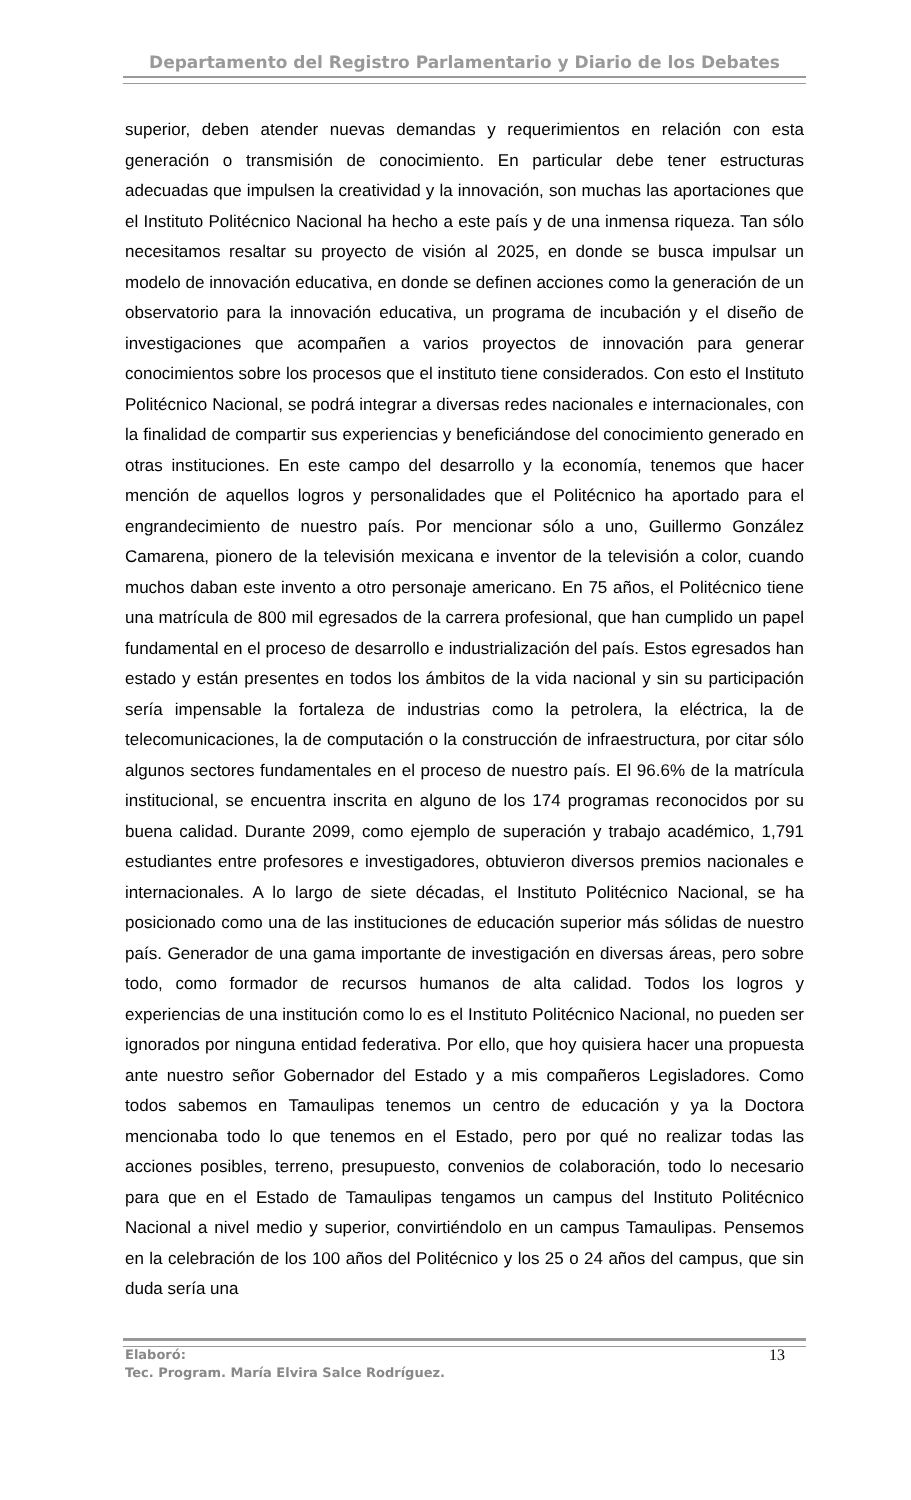Departamento del Registro Parlamentario y Diario de los Debates
superior, deben atender nuevas demandas y requerimientos en relación con esta generación o transmisión de conocimiento. En particular debe tener estructuras adecuadas que impulsen la creatividad y la innovación, son muchas las aportaciones que el Instituto Politécnico Nacional ha hecho a este país y de una inmensa riqueza. Tan sólo necesitamos resaltar su proyecto de visión al 2025, en donde se busca impulsar un modelo de innovación educativa, en donde se definen acciones como la generación de un observatorio para la innovación educativa, un programa de incubación y el diseño de investigaciones que acompañen a varios proyectos de innovación para generar conocimientos sobre los procesos que el instituto tiene considerados. Con esto el Instituto Politécnico Nacional, se podrá integrar a diversas redes nacionales e internacionales, con la finalidad de compartir sus experiencias y beneficiándose del conocimiento generado en otras instituciones. En este campo del desarrollo y la economía, tenemos que hacer mención de aquellos logros y personalidades que el Politécnico ha aportado para el engrandecimiento de nuestro país. Por mencionar sólo a uno, Guillermo González Camarena, pionero de la televisión mexicana e inventor de la televisión a color, cuando muchos daban este invento a otro personaje americano. En 75 años, el Politécnico tiene una matrícula de 800 mil egresados de la carrera profesional, que han cumplido un papel fundamental en el proceso de desarrollo e industrialización del país. Estos egresados han estado y están presentes en todos los ámbitos de la vida nacional y sin su participación sería impensable la fortaleza de industrias como la petrolera, la eléctrica, la de telecomunicaciones, la de computación o la construcción de infraestructura, por citar sólo algunos sectores fundamentales en el proceso de nuestro país. El 96.6% de la matrícula institucional, se encuentra inscrita en alguno de los 174 programas reconocidos por su buena calidad. Durante 2099, como ejemplo de superación y trabajo académico, 1,791 estudiantes entre profesores e investigadores, obtuvieron diversos premios nacionales e internacionales. A lo largo de siete décadas, el Instituto Politécnico Nacional, se ha posicionado como una de las instituciones de educación superior más sólidas de nuestro país. Generador de una gama importante de investigación en diversas áreas, pero sobre todo, como formador de recursos humanos de alta calidad. Todos los logros y experiencias de una institución como lo es el Instituto Politécnico Nacional, no pueden ser ignorados por ninguna entidad federativa. Por ello, que hoy quisiera hacer una propuesta ante nuestro señor Gobernador del Estado y a mis compañeros Legisladores. Como todos sabemos en Tamaulipas tenemos un centro de educación y ya la Doctora mencionaba todo lo que tenemos en el Estado, pero por qué no realizar todas las acciones posibles, terreno, presupuesto, convenios de colaboración, todo lo necesario para que en el Estado de Tamaulipas tengamos un campus del Instituto Politécnico Nacional a nivel medio y superior, convirtiéndolo en un campus Tamaulipas. Pensemos en la celebración de los 100 años del Politécnico y los 25 o 24 años del campus, que sin duda sería una
13 Elaboró:
Tec. Program. María Elvira Salce Rodríguez.